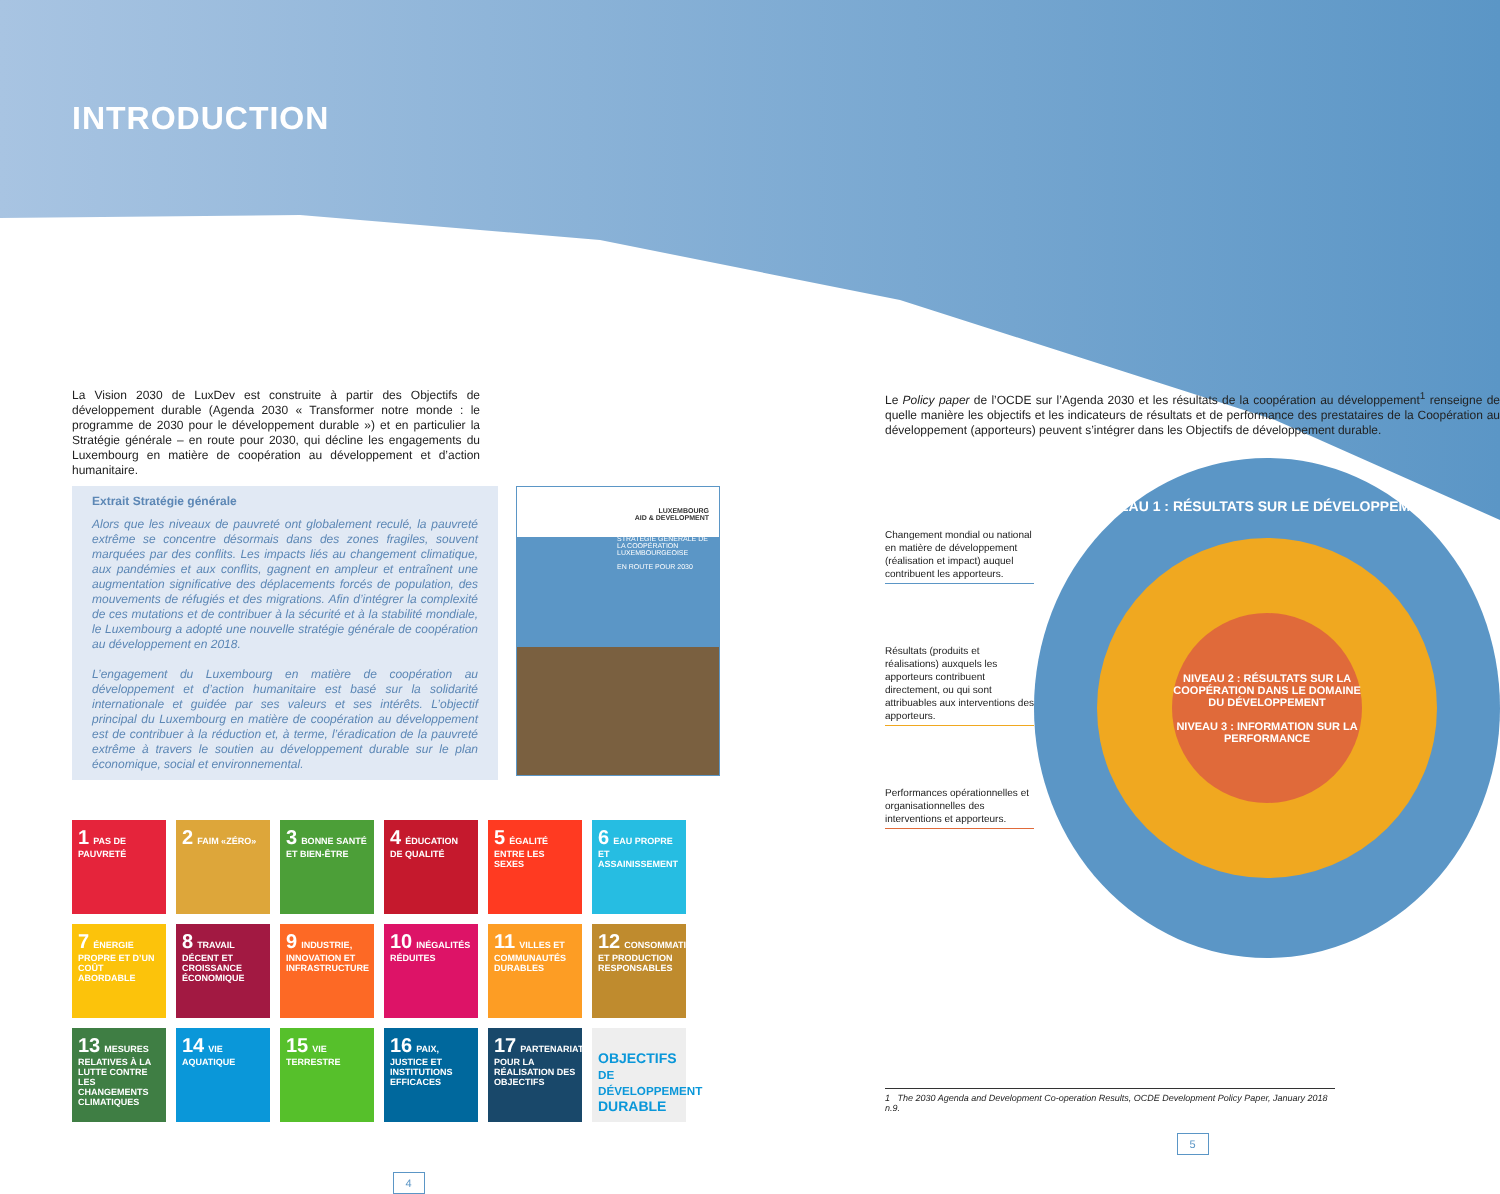INTRODUCTION
La Vision 2030 de LuxDev est construite à partir des Objectifs de développement durable (Agenda 2030 « Transformer notre monde : le programme de 2030 pour le développement durable ») et en particulier la Stratégie générale – en route pour 2030, qui décline les engagements du Luxembourg en matière de coopération au développement et d’action humanitaire.
Extrait Stratégie générale
Alors que les niveaux de pauvreté ont globalement reculé, la pauvreté extrême se concentre désormais dans des zones fragiles, souvent marquées par des conflits. Les impacts liés au changement climatique, aux pandémies et aux conflits, gagnent en ampleur et entraînent une augmentation significative des déplacements forcés de population, des mouvements de réfugiés et des migrations. Afin d’intégrer la complexité de ces mutations et de contribuer à la sécurité et à la stabilité mondiale, le Luxembourg a adopté une nouvelle stratégie générale de coopération au développement en 2018.
L’engagement du Luxembourg en matière de coopération au développement et d’action humanitaire est basé sur la solidarité internationale et guidée par ses valeurs et ses intérêts. L’objectif principal du Luxembourg en matière de coopération au développement est de contribuer à la réduction et, à terme, l’éradication de la pauvreté extrême à travers le soutien au développement durable sur le plan économique, social et environnemental.
LUXEMBOURG
AID & DEVELOPMENT
STRATÉGIE GÉNÉRALE DE LA COOPÉRATION LUXEMBOURGEOISE
EN ROUTE POUR 2030
1 PAS DE PAUVRETÉ
2 FAIM «ZÉRO»
3 BONNE SANTÉ ET BIEN-ÊTRE
4 ÉDUCATION DE QUALITÉ
5 ÉGALITÉ ENTRE LES SEXES
6 EAU PROPRE ET ASSAINISSEMENT
7 ÉNERGIE PROPRE ET D’UN COÛT ABORDABLE
8 TRAVAIL DÉCENT ET CROISSANCE ÉCONOMIQUE
9 INDUSTRIE, INNOVATION ET INFRASTRUCTURE
10 INÉGALITÉS RÉDUITES
11 VILLES ET COMMUNAUTÉS DURABLES
12 CONSOMMATION ET PRODUCTION RESPONSABLES
13 MESURES RELATIVES À LA LUTTE CONTRE LES CHANGEMENTS CLIMATIQUES
14 VIE AQUATIQUE
15 VIE TERRESTRE
16 PAIX, JUSTICE ET INSTITUTIONS EFFICACES
17 PARTENARIATS POUR LA RÉALISATION DES OBJECTIFS
OBJECTIFS
DE DÉVELOPPEMENT
DURABLE
4
Le Policy paper de l’OCDE sur l’Agenda 2030 et les résultats de la coopération au développement<sup>1</sup> renseigne de quelle manière les objectifs et les indicateurs de résultats et de performance des prestataires de la Coopération au développement (apporteurs) peuvent s’intégrer dans les Objectifs de développement durable.
Changement mondial ou national en matière de développement (réalisation et impact) auquel contribuent les apporteurs.
Résultats (produits et réalisations) auxquels les apporteurs contribuent directement, ou qui sont attribuables aux interventions des apporteurs.
Performances opérationnelles et organisationnelles des interventions et apporteurs.
NIVEAU 1 : RÉSULTATS SUR LE DÉVELOPPEMENT
NIVEAU 2 : RÉSULTATS SUR LA COOPÉRATION DANS LE DOMAINE DU DÉVELOPPEMENT
NIVEAU 3 : INFORMATION SUR LA PERFORMANCE
1 The 2030 Agenda and Development Co-operation Results, OCDE Development Policy Paper, January 2018 n.9.
5